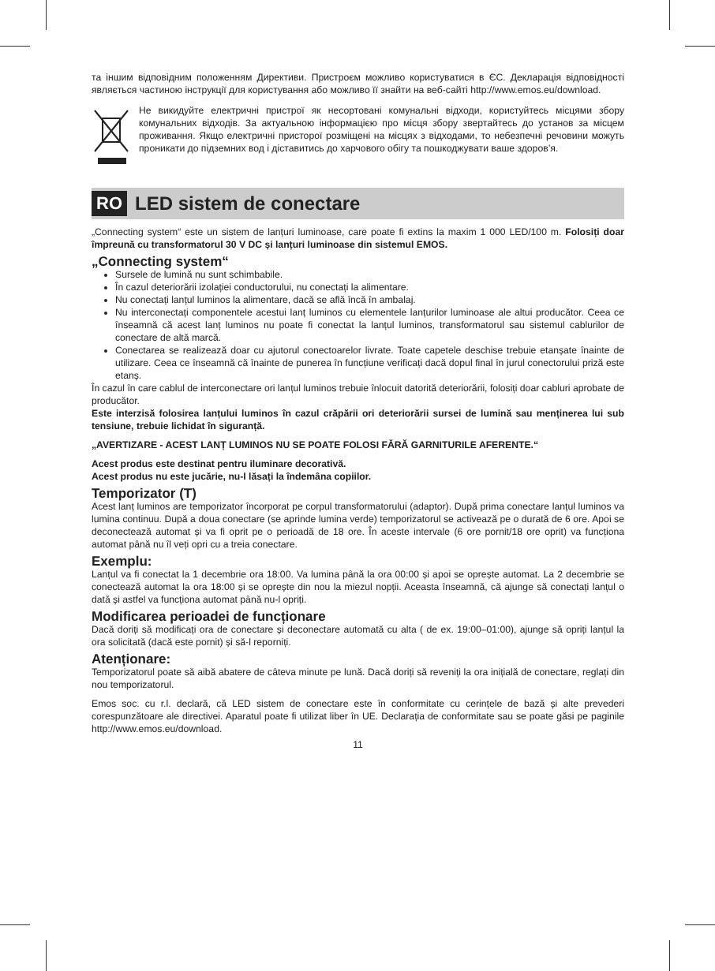та іншим відповідним положенням Директиви. Пристроєм можливо користуватися в ЄС. Декларація відповідності являється частиною інструкції для користування або можливо її знайти на веб-сайті http://www.emos.eu/download.
Не викидуйте електричні пристрої як несортовані комунальні відходи, користуйтесь місцями збору комунальних відходів. За актуальною інформацією про місця збору звертайтесь до установ за місцем проживання. Якщо електричні присторої розміщені на місцях з відходами, то небезпечні речовини можуть проникати до підземних вод і діставитись до харчового обігу та пошкоджувати ваше здоров’я.
RO
LED sistem de conectare
„Connecting system“ este un sistem de lanțuri luminoase, care poate fi extins la maxim 1 000 LED/100 m. Folosiți doar împreună cu transformatorul 30 V DC și lanțuri luminoase din sistemul EMOS.
„Connecting system“
Sursele de lumină nu sunt schimbabile.
În cazul deteriorării izolației conductorului, nu conectați la alimentare.
Nu conectați lanțul luminos la alimentare, dacă se află încă în ambalaj.
Nu interconectați componentele acestui lanț luminos cu elementele lanțurilor luminoase ale altui producător. Ceea ce înseamnă că acest lanț luminos nu poate fi conectat la lanțul luminos, transformatorul sau sistemul cablurilor de conectare de altă marcă.
Conectarea se realizează doar cu ajutorul conectoarelor livrate. Toate capetele deschise trebuie etanșate înainte de utilizare. Ceea ce înseamnă că înainte de punerea în funcțiune verificați dacă dopul final în jurul conectorului priză este etanș.
În cazul în care cablul de interconectare ori lanțul luminos trebuie înlocuit datorită deteriorării, folosiți doar cabluri aprobate de producător.
Este interzisă folosirea lanțului luminos în cazul crăpării ori deteriorării sursei de lumină sau menținerea lui sub tensiune, trebuie lichidat în siguranță.
„AVERTIZARE - ACEST LANȚ LUMINOS NU SE POATE FOLOSI FĂRĂ GARNITURILE AFERENTE.“
Acest produs este destinat pentru iluminare decorativă.
Acest produs nu este jucărie, nu-l lăsați la îndemâna copiilor.
Temporizator (T)
Acest lanț luminos are temporizator încorporat pe corpul transformatorului (adaptor). După prima conectare lanțul luminos va lumina continuu. După a doua conectare (se aprinde lumina verde) temporizatorul se activează pe o durată de 6 ore. Apoi se deconectează automat și va fi oprit pe o perioadă de 18 ore. În aceste intervale (6 ore pornit/18 ore oprit) va funcționa automat până nu îl veți opri cu a treia conectare.
Exemplu:
Lanțul va fi conectat la 1 decembrie ora 18:00. Va lumina până la ora 00:00 și apoi se oprește automat. La 2 decembrie se conectează automat la ora 18:00 și se oprește din nou la miezul nopții. Aceasta înseamnă, că ajunge să conectați lanțul o dată și astfel va funcționa automat până nu-l opriți.
Modificarea perioadei de funcționare
Dacă doriți să modificați ora de conectare și deconectare automată cu alta ( de ex. 19:00–01:00), ajunge să opriți lanțul la ora solicitată (dacă este pornit) și să-l reporniți.
Atenționare:
Temporizatorul poate să aibă abatere de câteva minute pe lună. Dacă doriți să reveniți la ora inițială de conectare, reglați din nou temporizatorul.
Emos soc. cu r.l. declară, că LED sistem de conectare este în conformitate cu cerințele de bază și alte prevederi corespunzătoare ale directivei. Aparatul poate fi utilizat liber în UE. Declarația de conformitate sau se poate găsi pe paginile http://www.emos.eu/download.
11